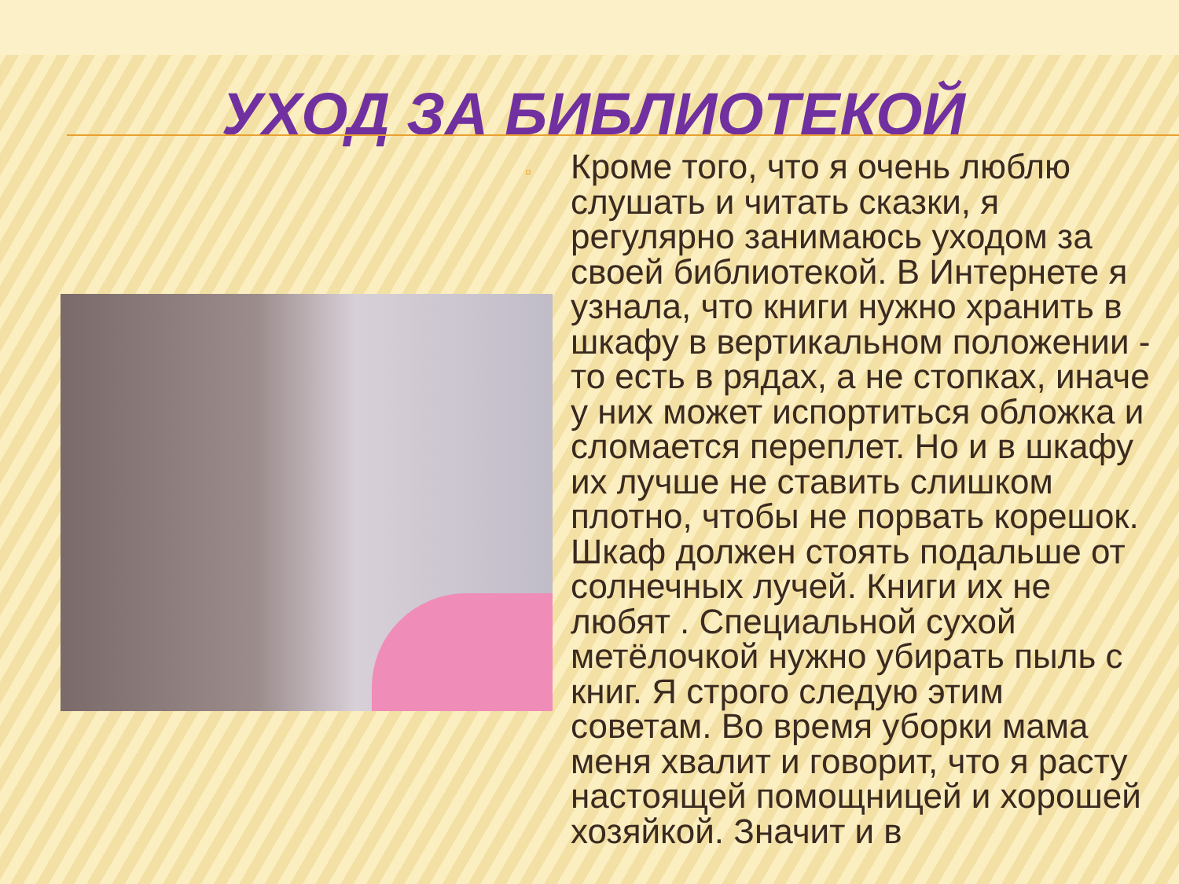УХОД ЗА БИБЛИОТЕКОЙ
▫
Кроме того, что я очень люблю слушать и читать сказки, я регулярно занимаюсь уходом за своей библиотекой. В Интернете я узнала, что книги нужно хранить в шкафу в вертикальном положении - то есть в рядах, а не стопках, иначе у них может испортиться обложка и сломается переплет. Но и в шкафу их лучше не ставить слишком плотно, чтобы не порвать корешок. Шкаф должен стоять подальше от солнечных лучей. Книги их не любят . Специальной сухой метёлочкой нужно убирать пыль с книг. Я строго следую этим советам. Во время уборки мама меня хвалит и говорит, что я расту настоящей помощницей и хорошей хозяйкой. Значит и в